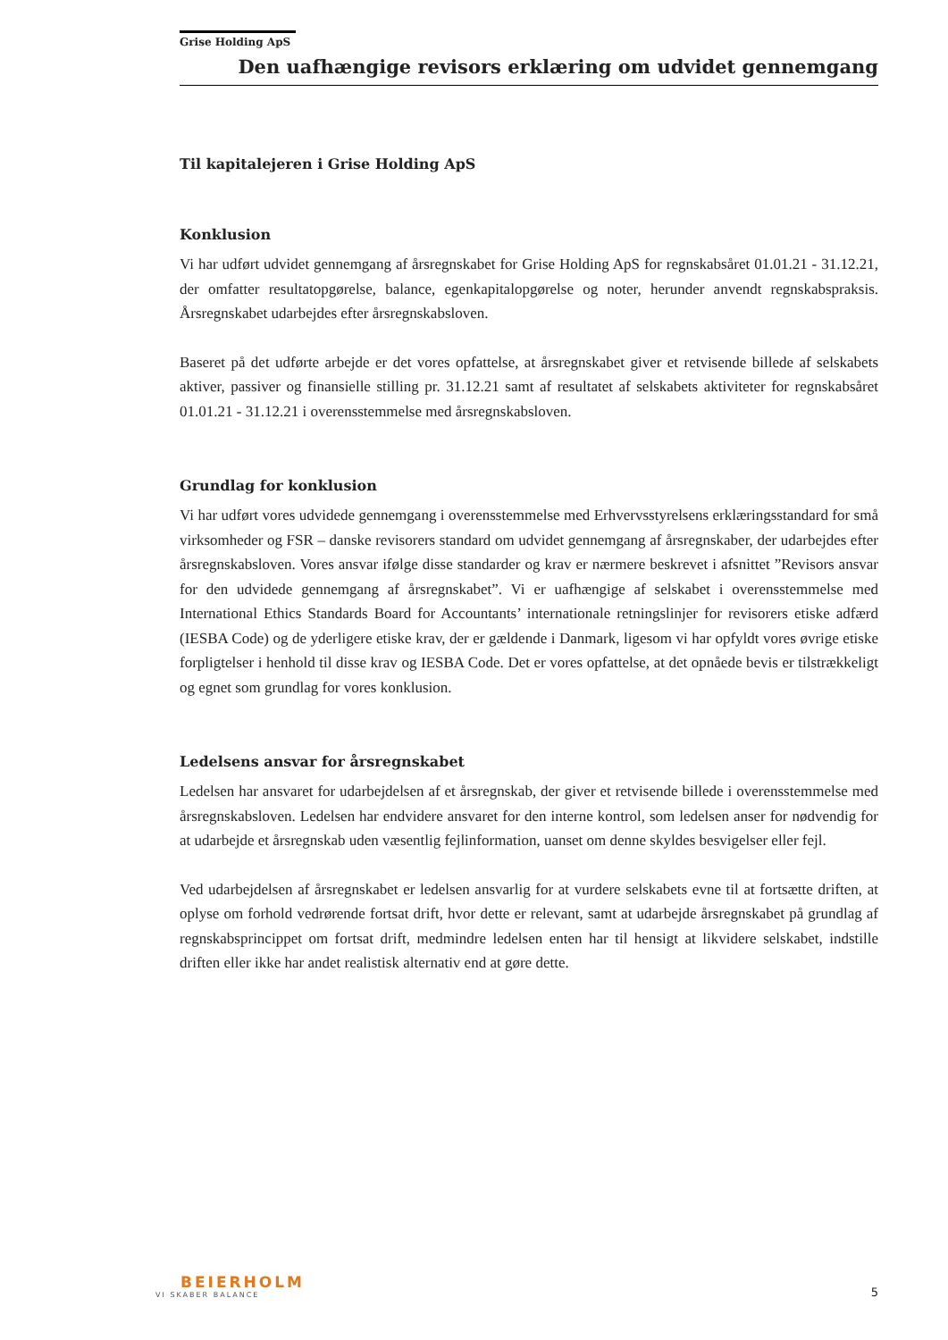Grise Holding ApS
Den uafhængige revisors erklæring om udvidet gennemgang
Til kapitalejeren i Grise Holding ApS
Konklusion
Vi har udført udvidet gennemgang af årsregnskabet for Grise Holding ApS for regnskabsåret 01.01.21 - 31.12.21, der omfatter resultatopgørelse, balance, egenkapitalopgørelse og noter, herunder anvendt regnskabspraksis. Årsregnskabet udarbejdes efter årsregnskabsloven.
Baseret på det udførte arbejde er det vores opfattelse, at årsregnskabet giver et retvisende billede af selskabets aktiver, passiver og finansielle stilling pr. 31.12.21 samt af resultatet af selskabets aktiviteter for regnskabsåret 01.01.21 - 31.12.21 i overensstemmelse med årsregnskabsloven.
Grundlag for konklusion
Vi har udført vores udvidede gennemgang i overensstemmelse med Erhvervsstyrelsens erklæringsstandard for små virksomheder og FSR – danske revisorers standard om udvidet gennemgang af årsregnskaber, der udarbejdes efter årsregnskabsloven. Vores ansvar ifølge disse standarder og krav er nærmere beskrevet i afsnittet ”Revisors ansvar for den udvidede gennemgang af årsregnskabet”. Vi er uafhængige af selskabet i overensstemmelse med International Ethics Standards Board for Accountants’ internationale retningslinjer for revisorers etiske adfærd (IESBA Code) og de yderligere etiske krav, der er gældende i Danmark, ligesom vi har opfyldt vores øvrige etiske forpligtelser i henhold til disse krav og IESBA Code. Det er vores opfattelse, at det opnåede bevis er tilstrækkeligt og egnet som grundlag for vores konklusion.
Ledelsens ansvar for årsregnskabet
Ledelsen har ansvaret for udarbejdelsen af et årsregnskab, der giver et retvisende billede i overensstemmelse med årsregnskabsloven. Ledelsen har endvidere ansvaret for den interne kontrol, som ledelsen anser for nødvendig for at udarbejde et årsregnskab uden væsentlig fejlinformation, uanset om denne skyldes besvigelser eller fejl.
Ved udarbejdelsen af årsregnskabet er ledelsen ansvarlig for at vurdere selskabets evne til at fortsætte driften, at oplyse om forhold vedrørende fortsat drift, hvor dette er relevant, samt at udarbejde årsregnskabet på grundlag af regnskabsprincippet om fortsat drift, medmindre ledelsen enten har til hensigt at likvidere selskabet, indstille driften eller ikke har andet realistisk alternativ end at gøre dette.
BEIERHOLM
VI SKABER BALANCE
5